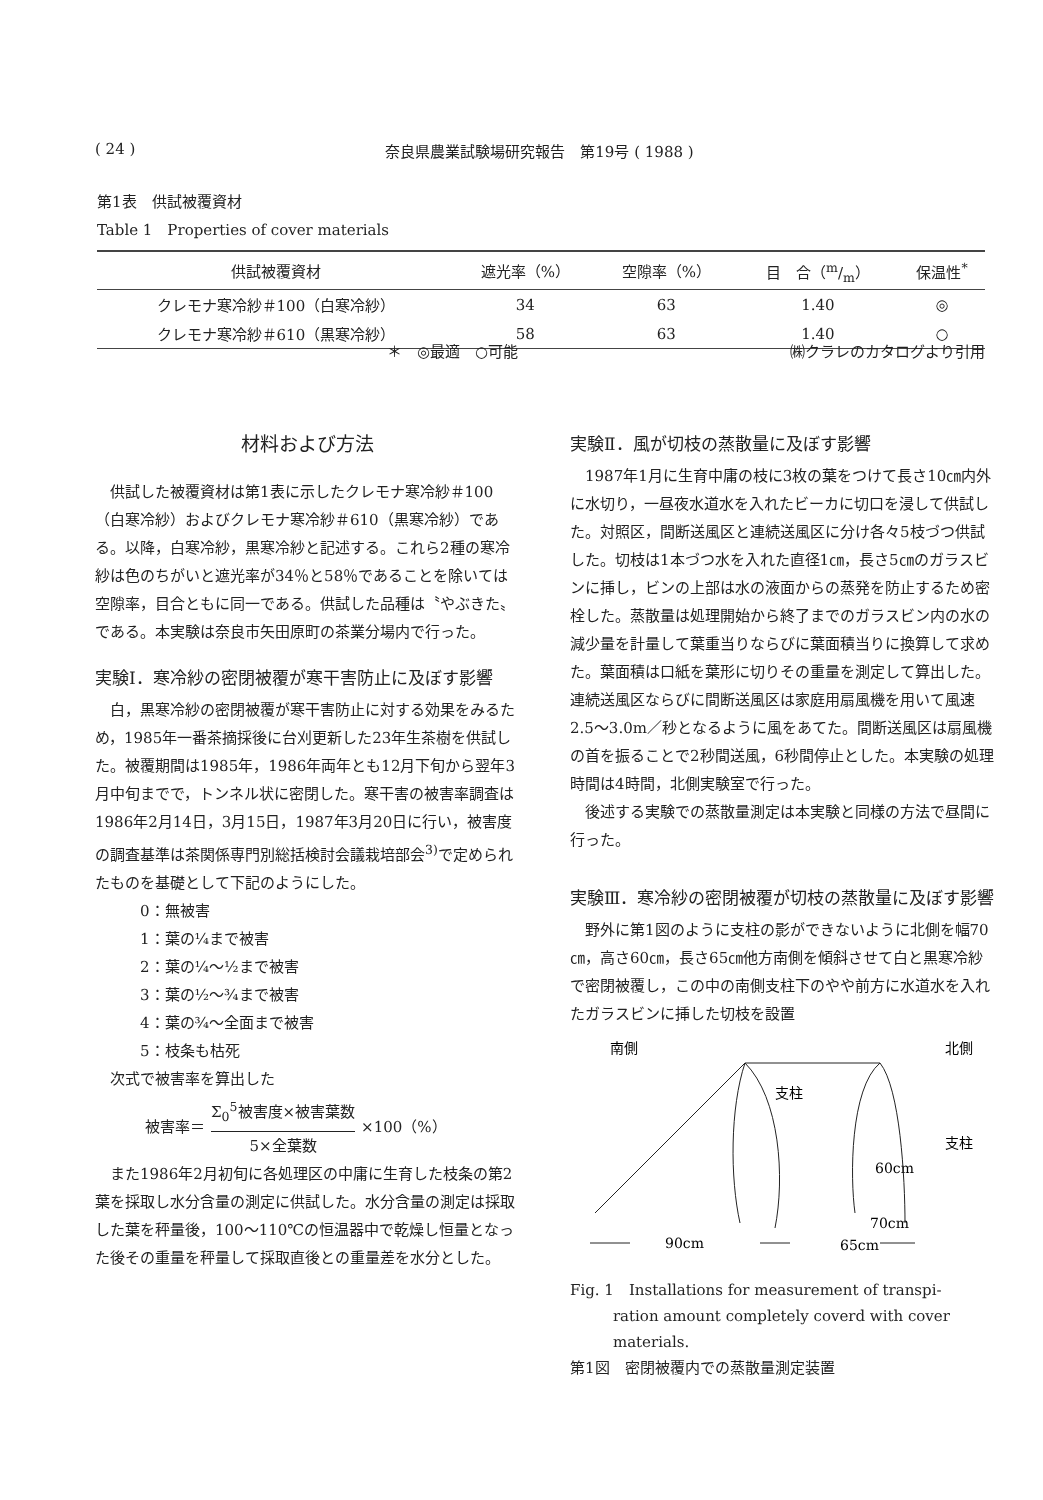( 24 ) 奈良県農業試験場研究報告　第19号 ( 1988 )
第1表　供試被覆資材
Table 1　Properties of cover materials
| 供試被覆資材 | 遮光率（%） | 空隙率（%） | 目 合（m/m） | 保温性<sup>*</sup> |
| --- | --- | --- | --- | --- |
| クレモナ寒冷紗＃100（白寒冷紗） | 34 | 63 | 1.40 | ◎ |
| クレモナ寒冷紗＃610（黒寒冷紗） | 58 | 63 | 1.40 | ○ |
＊　◎最適　○可能 ㈱クラレのカタログより引用
材料および方法
供試した被覆資材は第1表に示したクレモナ寒冷紗＃100（白寒冷紗）およびクレモナ寒冷紗＃610（黒寒冷紗）である。以降，白寒冷紗，黒寒冷紗と記述する。これら2種の寒冷紗は色のちがいと遮光率が34％と58％であることを除いては空隙率，目合ともに同一である。供試した品種は〝やぶきた〟である。本実験は奈良市矢田原町の茶業分場内で行った。
実験Ⅰ．寒冷紗の密閉被覆が寒干害防止に及ぼす影響
白，黒寒冷紗の密閉被覆が寒干害防止に対する効果をみるため，1985年一番茶摘採後に台刈更新した23年生茶樹を供試した。被覆期間は1985年，1986年両年とも12月下旬から翌年3月中旬までで，トンネル状に密閉した。寒干害の被害率調査は1986年2月14日，3月15日，1987年3月20日に行い，被害度の調査基準は茶関係専門別総括検討会議栽培部会<sup>3)</sup>で定められたものを基礎として下記のようにした。
0：無被害
1：葉の¼まで被害
2：葉の¼〜½まで被害
3：葉の½〜¾まで被害
4：葉の¾〜全面まで被害
5：枝条も枯死
次式で被害率を算出した
被害率＝ Σ<sub>0</sub><sup>5</sup>被害度×被害葉数 5×全葉数 ×100（%）
また1986年2月初旬に各処理区の中庸に生育した枝条の第2葉を採取し水分含量の測定に供試した。水分含量の測定は採取した葉を秤量後，100〜110℃の恒温器中で乾燥し恒量となった後その重量を秤量して採取直後との重量差を水分とした。
実験Ⅱ．風が切枝の蒸散量に及ぼす影響
1987年1月に生育中庸の枝に3枚の葉をつけて長さ10㎝内外に水切り，一昼夜水道水を入れたビーカに切口を浸して供試した。対照区，間断送風区と連続送風区に分け各々5枝づつ供試した。切枝は1本づつ水を入れた直径1㎝，長さ5㎝のガラスビンに挿し，ビンの上部は水の液面からの蒸発を防止するため密栓した。蒸散量は処理開始から終了までのガラスビン内の水の減少量を計量して葉重当りならびに葉面積当りに換算して求めた。葉面積は口紙を葉形に切りその重量を測定して算出した。連続送風区ならびに間断送風区は家庭用扇風機を用いて風速2.5〜3.0m／秒となるように風をあてた。間断送風区は扇風機の首を振ることで2秒間送風，6秒間停止とした。本実験の処理時間は4時間，北側実験室で行った。
後述する実験での蒸散量測定は本実験と同様の方法で昼間に行った。
実験Ⅲ．寒冷紗の密閉被覆が切枝の蒸散量に及ぼす影響
野外に第1図のように支柱の影ができないように北側を幅70㎝，高さ60㎝，長さ65㎝他方南側を傾斜させて白と黒寒冷紗で密閉被覆し，この中の南側支柱下のやや前方に水道水を入れたガラスビンに挿した切枝を設置
南側
北側
支柱
支柱
60cm
70cm
90cm
65cm
Fig. 1　Installations for measurement of transpi-
ration amount completely coverd with cover
materials.
第1図　密閉被覆内での蒸散量測定装置